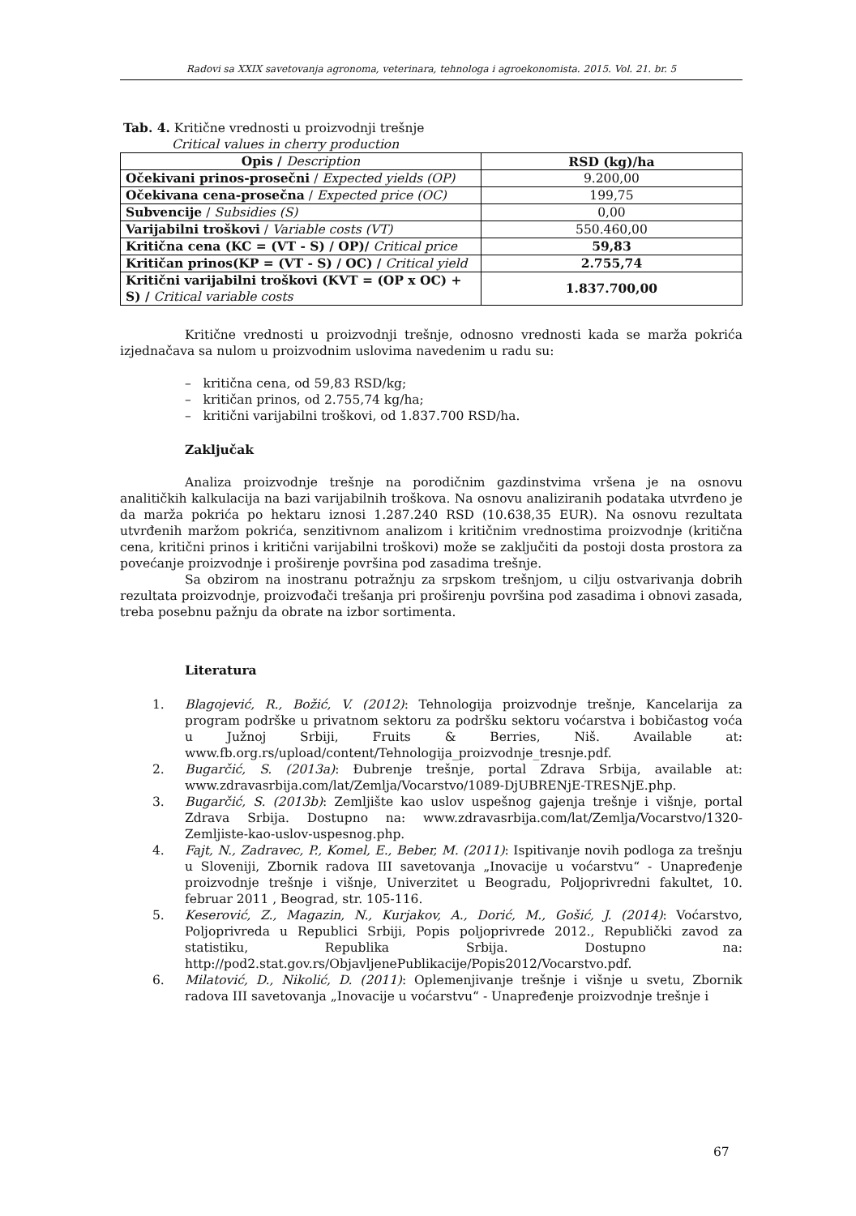Radovi sa XXIX savetovanja agronoma, veterinara, tehnologa i agroekonomista. 2015. Vol. 21. br. 5
Tab. 4. Kritične vrednosti u proizvodnji trešnje
Critical values in cherry production
| Opis / Description | RSD (kg)/ha |
| --- | --- |
| Očekivani prinos-prosečni / Expected yields (OP) | 9.200,00 |
| Očekivana cena-prosečna / Expected price (OC) | 199,75 |
| Subvencije / Subsidies (S) | 0,00 |
| Varijabilni troškovi / Variable costs (VT) | 550.460,00 |
| Kritična cena (KC = (VT - S) / OP)/ Critical price | 59,83 |
| Kritičan prinos(KP = (VT - S) / OC) / Critical yield | 2.755,74 |
| Kritični varijabilni troškovi (KVT = (OP x OC) + S) / Critical variable costs | 1.837.700,00 |
Kritične vrednosti u proizvodnji trešnje, odnosno vrednosti kada se marža pokrića izjednačava sa nulom u proizvodnim uslovima navedenim u radu su:
– kritična cena, od 59,83 RSD/kg;
– kritičan prinos, od 2.755,74 kg/ha;
– kritični varijabilni troškovi, od 1.837.700 RSD/ha.
Zaključak
Analiza proizvodnje trešnje na porodičnim gazdinstvima vršena je na osnovu analitičkih kalkulacija na bazi varijabilnih troškova. Na osnovu analiziranih podataka utvrđeno je da marža pokrića po hektaru iznosi 1.287.240 RSD (10.638,35 EUR). Na osnovu rezultata utvrđenih maržom pokrića, senzitivnom analizom i kritičnim vrednostima proizvodnje (kritična cena, kritični prinos i kritični varijabilni troškovi) može se zaključiti da postoji dosta prostora za povećanje proizvodnje i proširenje površina pod zasadima trešnje.
Sa obzirom na inostranu potražnju za srpskom trešnjom, u cilju ostvarivanja dobrih rezultata proizvodnje, proizvođači trešanja pri proširenju površina pod zasadima i obnovi zasada, treba posebnu pažnju da obrate na izbor sortimenta.
Literatura
1. Blagojević, R., Božić, V. (2012): Tehnologija proizvodnje trešnje, Kancelarija za program podrške u privatnom sektoru za podršku sektoru voćarstva i bobičastog voća u Južnoj Srbiji, Fruits & Berries, Niš. Available at: www.fb.org.rs/upload/content/Tehnologija_proizvodnje_tresnje.pdf.
2. Bugarčić, S. (2013a): Đubrenje trešnje, portal Zdrava Srbija, available at: www.zdravasrbija.com/lat/Zemlja/Vocarstvo/1089-DjUBRENjE-TRESNjE.php.
3. Bugarčić, S. (2013b): Zemljište kao uslov uspešnog gajenja trešnje i višnje, portal Zdrava Srbija. Dostupno na: www.zdravasrbija.com/lat/Zemlja/Vocarstvo/1320-Zemljiste-kao-uslov-uspesnog.php.
4. Fajt, N., Zadravec, P., Komel, E., Beber, M. (2011): Ispitivanje novih podloga za trešnju u Sloveniji, Zbornik radova III savetovanja „Inovacije u voćarstvu“ - Unapređenje proizvodnje trešnje i višnje, Univerzitet u Beogradu, Poljoprivredni fakultet, 10. februar 2011 , Beograd, str. 105-116.
5. Keserović, Z., Magazin, N., Kurjakov, A., Dorić, M., Gošić, J. (2014): Voćarstvo, Poljoprivreda u Republici Srbiji, Popis poljoprivrede 2012., Republički zavod za statistiku, Republika Srbija. Dostupno na: http://pod2.stat.gov.rs/ObjavljenePublikacije/Popis2012/Vocarstvo.pdf.
6. Milatović, D., Nikolić, D. (2011): Oplemenjivanje trešnje i višnje u svetu, Zbornik radova III savetovanja „Inovacije u voćarstvu“ - Unapređenje proizvodnje trešnje i
67